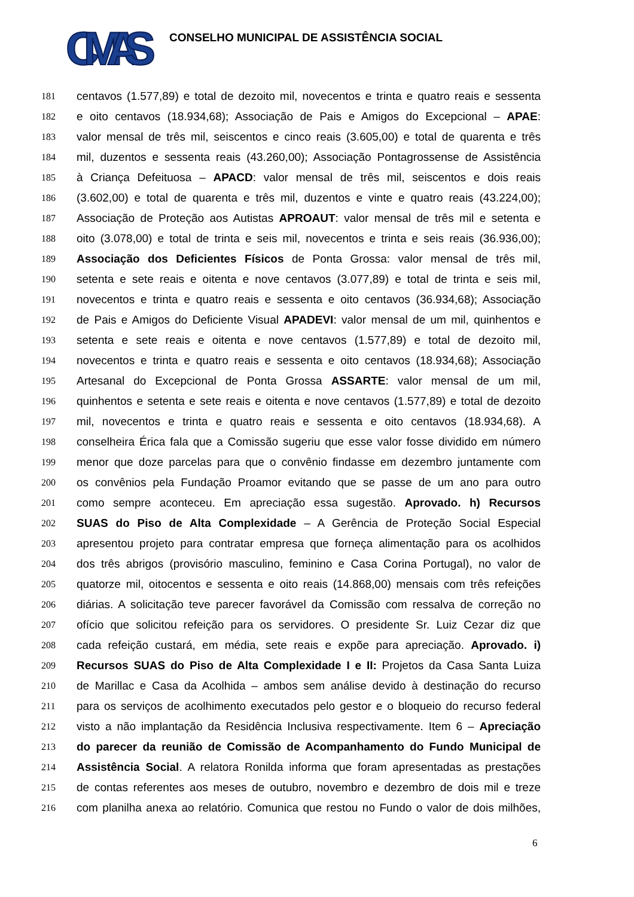CMAS
CONSELHO MUNICIPAL DE ASSISTÊNCIA SOCIAL
181 centavos (1.577,89) e total de dezoito mil, novecentos e trinta e quatro reais e sessenta
182 e oito centavos (18.934,68); Associação de Pais e Amigos do Excepcional – APAE:
183 valor mensal de três mil, seiscentos e cinco reais (3.605,00) e total de quarenta e três
184 mil, duzentos e sessenta reais (43.260,00); Associação Pontagrossense de Assistência
185 à Criança Defeituosa – APACD: valor mensal de três mil, seiscentos e dois reais
186 (3.602,00) e total de quarenta e três mil, duzentos e vinte e quatro reais (43.224,00);
187 Associação de Proteção aos Autistas APROAUT: valor mensal de três mil e setenta e
188 oito (3.078,00) e total de trinta e seis mil, novecentos e trinta e seis reais (36.936,00);
189 Associação dos Deficientes Físicos de Ponta Grossa: valor mensal de três mil,
190 setenta e sete reais e oitenta e nove centavos (3.077,89) e total de trinta e seis mil,
191 novecentos e trinta e quatro reais e sessenta e oito centavos (36.934,68); Associação
192 de Pais e Amigos do Deficiente Visual APADEVI: valor mensal de um mil, quinhentos e
193 setenta e sete reais e oitenta e nove centavos (1.577,89) e total de dezoito mil,
194 novecentos e trinta e quatro reais e sessenta e oito centavos (18.934,68); Associação
195 Artesanal do Excepcional de Ponta Grossa ASSARTE: valor mensal de um mil,
196 quinhentos e setenta e sete reais e oitenta e nove centavos (1.577,89) e total de dezoito
197 mil, novecentos e trinta e quatro reais e sessenta e oito centavos (18.934,68). A
198 conselheira Érica fala que a Comissão sugeriu que esse valor fosse dividido em número
199 menor que doze parcelas para que o convênio findasse em dezembro juntamente com
200 os convênios pela Fundação Proamor evitando que se passe de um ano para outro
201 como sempre aconteceu. Em apreciação essa sugestão. Aprovado. h) Recursos
202 SUAS do Piso de Alta Complexidade – A Gerência de Proteção Social Especial
203 apresentou projeto para contratar empresa que forneça alimentação para os acolhidos
204 dos três abrigos (provisório masculino, feminino e Casa Corina Portugal), no valor de
205 quatorze mil, oitocentos e sessenta e oito reais (14.868,00) mensais com três refeições
206 diárias. A solicitação teve parecer favorável da Comissão com ressalva de correção no
207 ofício que solicitou refeição para os servidores. O presidente Sr. Luiz Cezar diz que
208 cada refeição custará, em média, sete reais e expõe para apreciação. Aprovado. i)
209 Recursos SUAS do Piso de Alta Complexidade I e II: Projetos da Casa Santa Luiza
210 de Marillac e Casa da Acolhida – ambos sem análise devido à destinação do recurso
211 para os serviços de acolhimento executados pelo gestor e o bloqueio do recurso federal
212 visto a não implantação da Residência Inclusiva respectivamente. Item 6 – Apreciação
213 do parecer da reunião de Comissão de Acompanhamento do Fundo Municipal de
214 Assistência Social. A relatora Ronilda informa que foram apresentadas as prestações
215 de contas referentes aos meses de outubro, novembro e dezembro de dois mil e treze
216 com planilha anexa ao relatório. Comunica que restou no Fundo o valor de dois milhões,
6